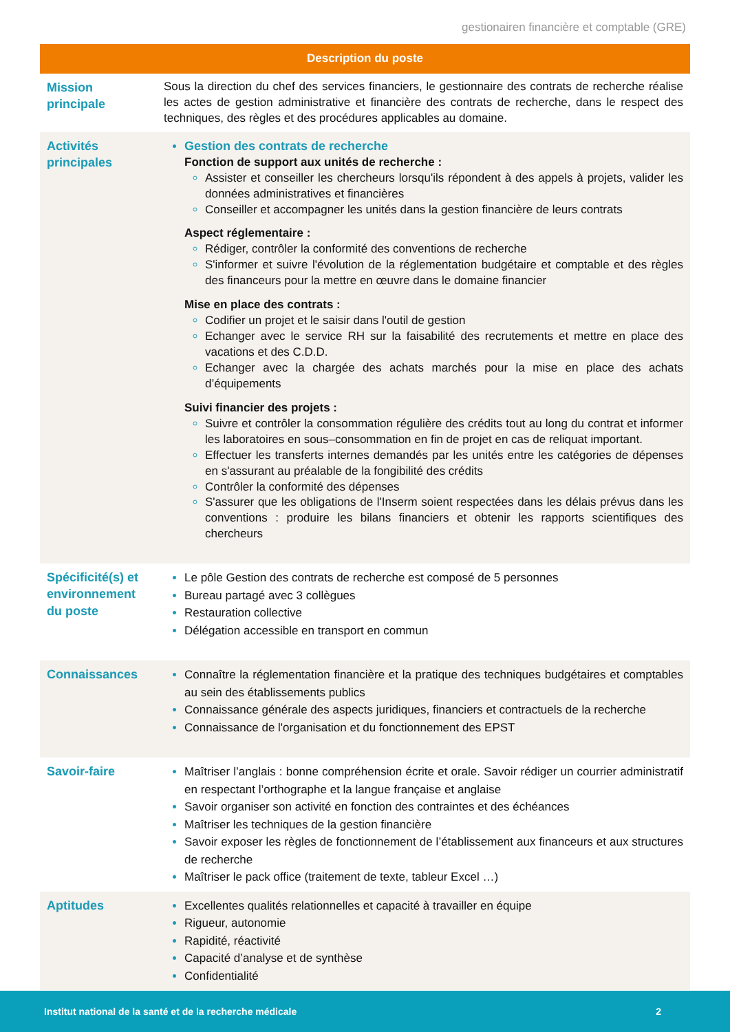gestionairen financière et comptable (GRE)
| Description du poste | |
| --- | --- |
| Mission principale | Sous la direction du chef des services financiers, le gestionnaire des contrats de recherche réalise les actes de gestion administrative et financière des contrats de recherche, dans le respect des techniques, des règles et des procédures applicables au domaine. |
| Activités principales | Gestion des contrats de recherche Fonction de support aux unités de recherche : Assister et conseiller les chercheurs lorsqu'ils répondent à des appels à projets, valider les données administratives et financières Conseiller et accompagner les unités dans la gestion financière de leurs contrats Aspect réglementaire : Rédiger, contrôler la conformité des conventions de recherche S'informer et suivre l'évolution de la réglementation budgétaire et comptable et des règles des financeurs pour la mettre en œuvre dans le domaine financier Mise en place des contrats : Codifier un projet et le saisir dans l'outil de gestion Echanger avec le service RH sur la faisabilité des recrutements et mettre en place des vacations et des C.D.D. Echanger avec la chargée des achats marchés pour la mise en place des achats d’équipements Suivi financier des projets : Suivre et contrôler la consommation régulière des crédits tout au long du contrat et informer les laboratoires en sous–consommation en fin de projet en cas de reliquat important. Effectuer les transferts internes demandés par les unités entre les catégories de dépenses en s'assurant au préalable de la fongibilité des crédits Contrôler la conformité des dépenses S'assurer que les obligations de l'Inserm soient respectées dans les délais prévus dans les conventions : produire les bilans financiers et obtenir les rapports scientifiques des chercheurs |
| Spécificité(s) et environnement du poste | Le pôle Gestion des contrats de recherche est composé de 5 personnes Bureau partagé avec 3 collègues Restauration collective Délégation accessible en transport en commun |
| Connaissances | Connaître la réglementation financière et la pratique des techniques budgétaires et comptables au sein des établissements publics Connaissance générale des aspects juridiques, financiers et contractuels de la recherche Connaissance de l'organisation et du fonctionnement des EPST |
| Savoir-faire | Maîtriser l’anglais : bonne compréhension écrite et orale. Savoir rédiger un courrier administratif en respectant l’orthographe et la langue française et anglaise Savoir organiser son activité en fonction des contraintes et des échéances Maîtriser les techniques de la gestion financière Savoir exposer les règles de fonctionnement de l’établissement aux financeurs et aux structures de recherche Maîtriser le pack office (traitement de texte, tableur Excel …) |
| Aptitudes | Excellentes qualités relationnelles et capacité à travailler en équipe Rigueur, autonomie Rapidité, réactivité Capacité d’analyse et de synthèse Confidentialité |
Institut national de la santé et de la recherche médicale 2